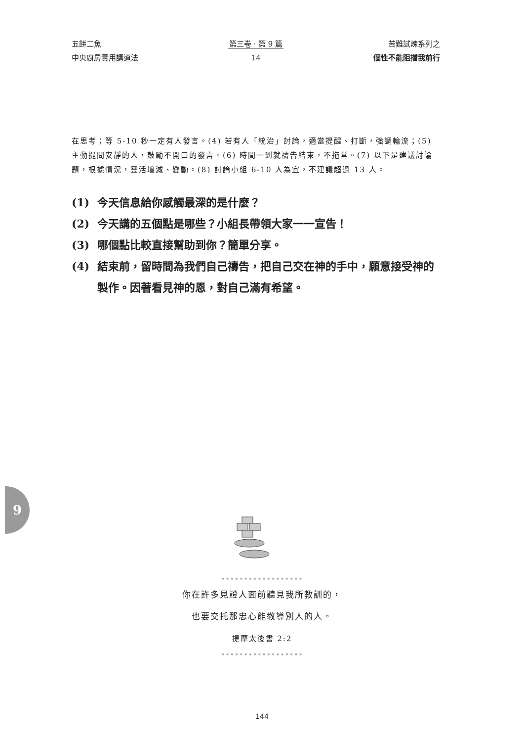五餅二魚
中央廚房實用講道法
第三卷 · 第 9 篇
14
苦難試煉系列之
個性不能阻擋我前行
在思考；等 5-10 秒一定有人發言。(4) 若有人「統治」討論，適當提醒、打斷，強調輪流；(5) 主動提問安靜的人，鼓勵不開口的發言。(6) 時間一到就禱告結束，不拖堂。(7) 以下是建議討論題，根據情況，靈活增減、變動。(8) 討論小組 6-10 人為宜，不建議超過 13 人。
(1) 今天信息給你感觸最深的是什麼？
(2) 今天講的五個點是哪些？小組長帶領大家一一宣告！
(3) 哪個點比較直接幫助到你？簡單分享。
(4) 結束前，留時間為我們自己禱告，把自己交在神的手中，願意接受神的製作。因著看見神的恩，對自己滿有希望。
9
••••••••••••••••••
你在許多見證人面前聽見我所教訓的，
也要交托那忠心能教導別人的人。
提摩太後書 2:2
••••••••••••••••••
144